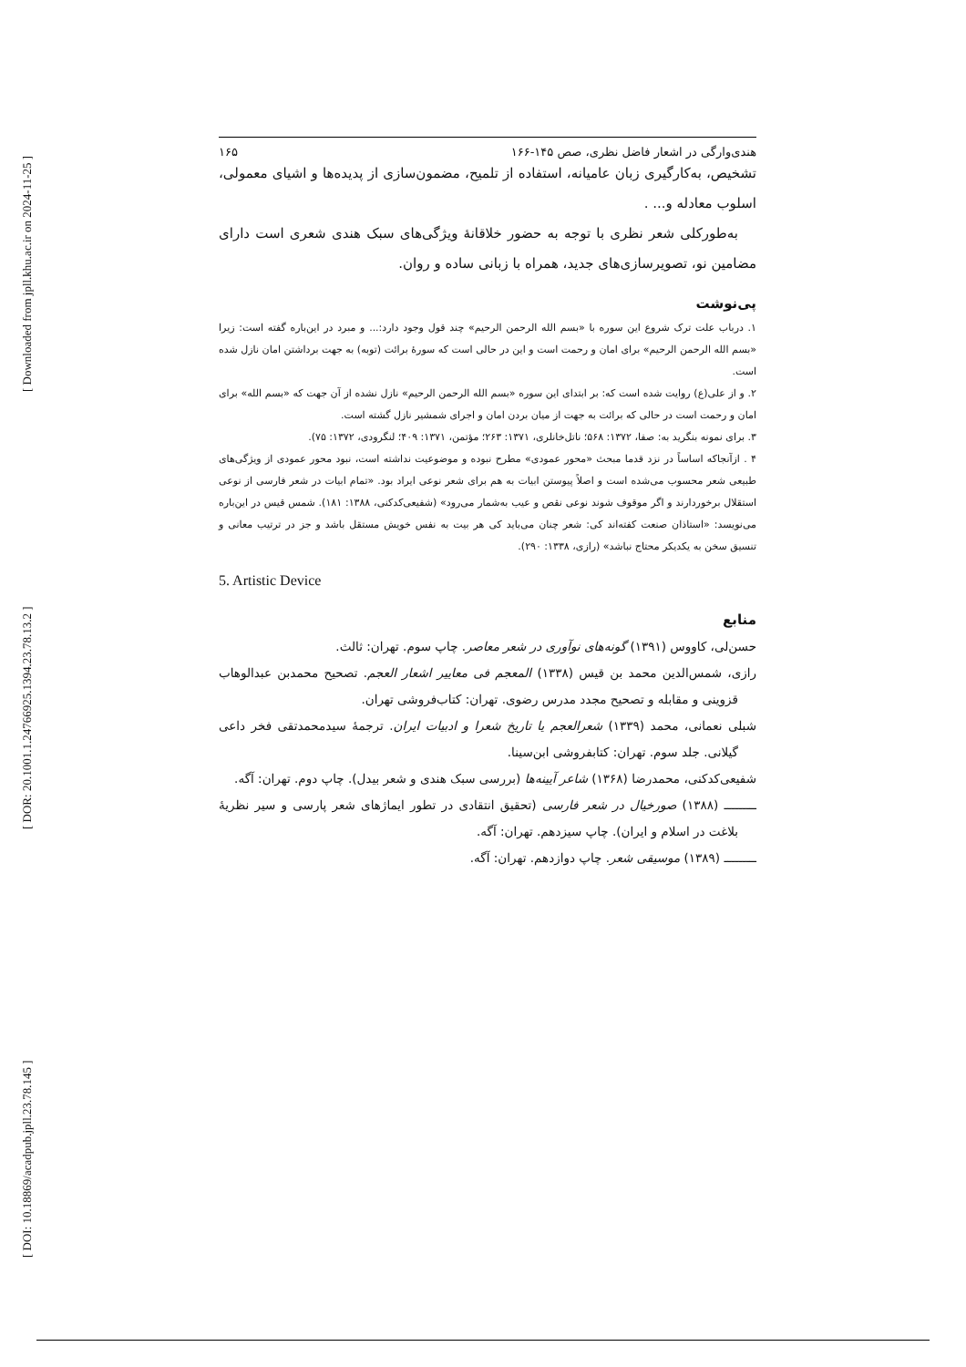[ Downloaded from jpll.khu.ac.ir on 2024-11-25 ]
[ DOR: 20.1001.1.24766925.1394.23.78.13.2 ]
[ DOI: 10.18869/acadpub.jpll.23.78.145 ]
هندی‌وارگی در اشعار فاضل نظری، صص ۱۴۵-۱۶۶ ۱۶۵
تشخیص، به‌کارگیری زبان عامیانه، استفاده از تلمیح، مضمون‌سازی از پدیده‌ها و اشیای معمولی، اسلوب معادله و... .
به‌طورکلی شعر نظری با توجه به حضور خلاقانهٔ ویژگی‌های سبک هندی شعری است دارای مضامین نو، تصویرسازی‌های جدید، همراه با زبانی ساده و روان.
پی‌نوشت
۱. درباب علت ترک شروع این سوره با «بسم الله الرحمن الرحیم» چند قول وجود دارد:... و مبرد در این‌باره گفته است: زیرا «بسم الله الرحمن الرحیم» برای امان و رحمت است و این در حالی است که سورهٔ برائت (توبه) به جهت برداشتن امان نازل شده است.
۲. و از علی(ع) روایت شده است که: بر ابتدای این سوره «بسم الله الرحمن الرحیم» نازل نشده از آن جهت که «بسم الله» برای امان و رحمت است در حالی که برائت به جهت از میان بردن امان و اجرای شمشیر نازل گشته است.
۳. برای نمونه بنگرید به: صفا، ۱۳۷۲: ۵۶۸؛ ناتل‌خانلری، ۱۳۷۱: ۲۶۳؛ مؤتمن، ۱۳۷۱: ۴۰۹؛ لنگرودی، ۱۳۷۲: ۷۵).
۴ . ازآنجاکه اساساً در نزد قدما مبحث «محور عمودی» مطرح نبوده و موضوعیت نداشته است، نبود محور عمودی از ویژگی‌های طبیعی شعر محسوب می‌شده است و اصلاً پیوستن ابیات به هم برای شعر نوعی ایراد بود. «تمام ابیات در شعر فارسی از نوعی استقلال برخوردارند و اگر موقوف شوند نوعی نقص و عیب به‌شمار می‌رود» (شفیعی‌کدکنی، ۱۳۸۸: ۱۸۱). شمس قیس در این‌باره می‌نویسد: «استاذان صنعت کفته‌اند کی: شعر چنان می‌باید کی هر بیت به نفس خویش مستقل باشد و جز در ترتیب معانی و تنسیق سخن به یکدیکر محتاج نباشد» (رازی، ۱۳۳۸: ۲۹۰).
5. Artistic Device
منابع
حسن‌لی، کاووس (۱۳۹۱) گونه‌های نوآوری در شعر معاصر. چاپ سوم. تهران: ثالث.
رازی، شمس‌الدین محمد بن قیس (۱۳۳۸) المعجم فی معاییر اشعار العجم. تصحیح محمدبن عبدالوهاب قزوینی و مقابله و تصحیح مجدد مدرس رضوی. تهران: کتاب‌فروشی تهران.
شبلی نعمانی، محمد (۱۳۳۹) شعرالعجم یا تاریخ شعرا و ادبیات ایران. ترجمهٔ سیدمحمدتقی فخر داعی گیلانی. جلد سوم. تهران: کتابفروشی ابن‌سینا.
شفیعی‌کدکنی، محمدرضا (۱۳۶۸) شاعر آیینه‌ها (بررسی سبک هندی و شعر بیدل). چاپ دوم. تهران: آگه.
ـــــــــ (۱۳۸۸) صورخیال در شعر فارسی (تحقیق انتقادی در تطور ایماژهای شعر پارسی و سیر نظریهٔ بلاغت در اسلام و ایران). چاپ سیزدهم. تهران: آگه.
ـــــــــ (۱۳۸۹) موسیقی شعر. چاپ دوازدهم. تهران: آگه.